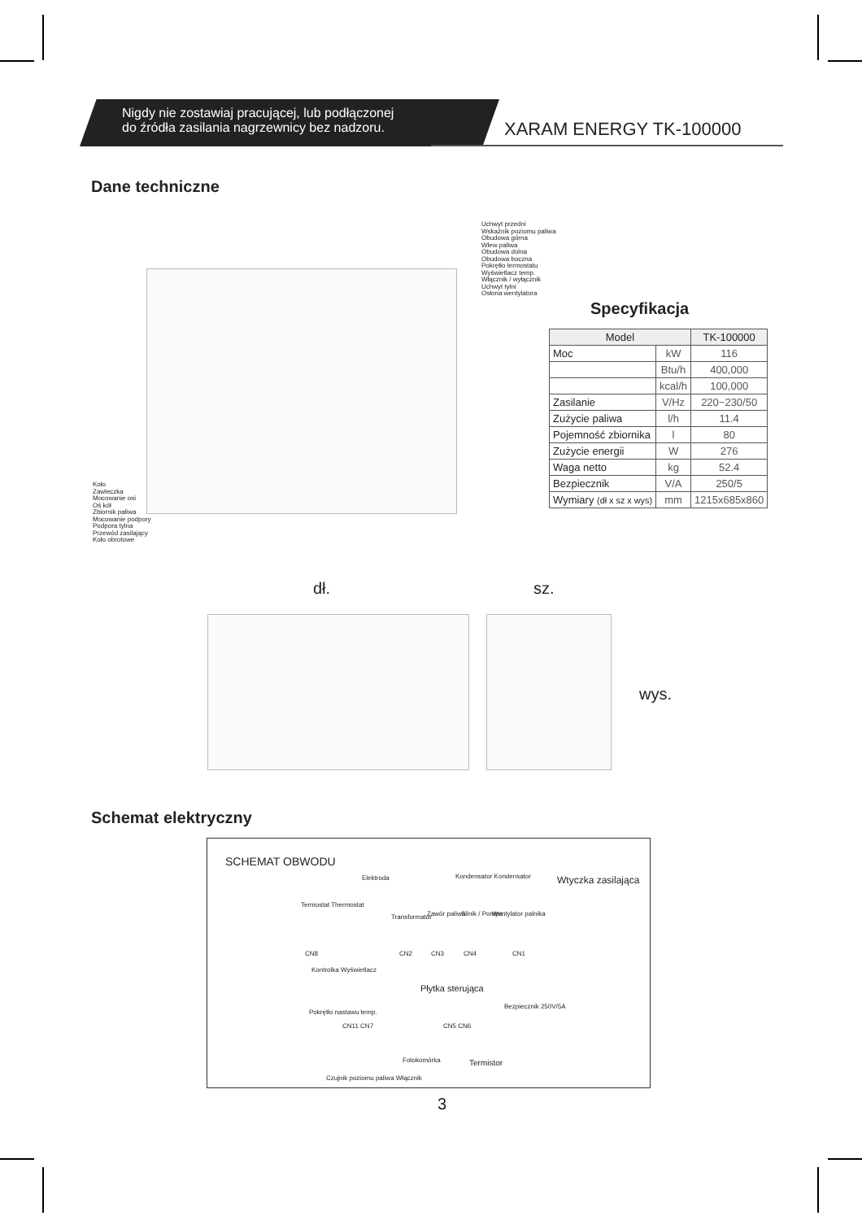Nigdy nie zostawiaj pracującej, lub podłączonej
do źródła zasilania nagrzewnicy bez nadzoru.
XARAM ENERGY TK-100000
Dane techniczne
Uchwyt przedni
Wskaźnik poziomu paliwa
Obudowa górna
Wlew paliwa
Obudowa dolna
Obudowa boczna
Pokrętło termostatu
Wyświetlacz temp.
Włącznik / wyłącznik
Uchwyt tylni
Osłona wentylatora
Koło
Zawleczka
Mocowanie osi
Oś kół
Zbiornik paliwa
Mocowanie podpory
Podpora tylna
Przewód zasilający
Koło obrotowe
Specyfikacja
| Model | | TK-100000 |
| --- | --- | --- |
| Moc | kW | 116 |
| | Btu/h | 400,000 |
| | kcal/h | 100,000 |
| Zasilanie | V/Hz | 220~230/50 |
| Zużycie paliwa | l/h | 11.4 |
| Pojemność zbiornika | l | 80 |
| Zużycie energii | W | 276 |
| Waga netto | kg | 52.4 |
| Bezpiecznik | V/A | 250/5 |
| Wymiary (dł x sz x wys) | mm | 1215x685x860 |
dł. sz.
wys.
Schemat elektryczny
SCHEMAT OBWODU
Wtyczka zasilająca
Elektroda Kondensator Kondensator
Termostat Thermostat
Transformator Zawór paliwa Silnik / Pompa Wentylator palnika
CN8 CN2 CN3 CN4 CN1
Kontrolka Wyświetlacz
Płytka sterująca
Bezpiecznik 250V/5A
Pokrętło nastawu temp.
CN11 CN7 CN5 CN6
Fotokomórka Termistor
Czujnik poziomu paliwa Włącznik
3